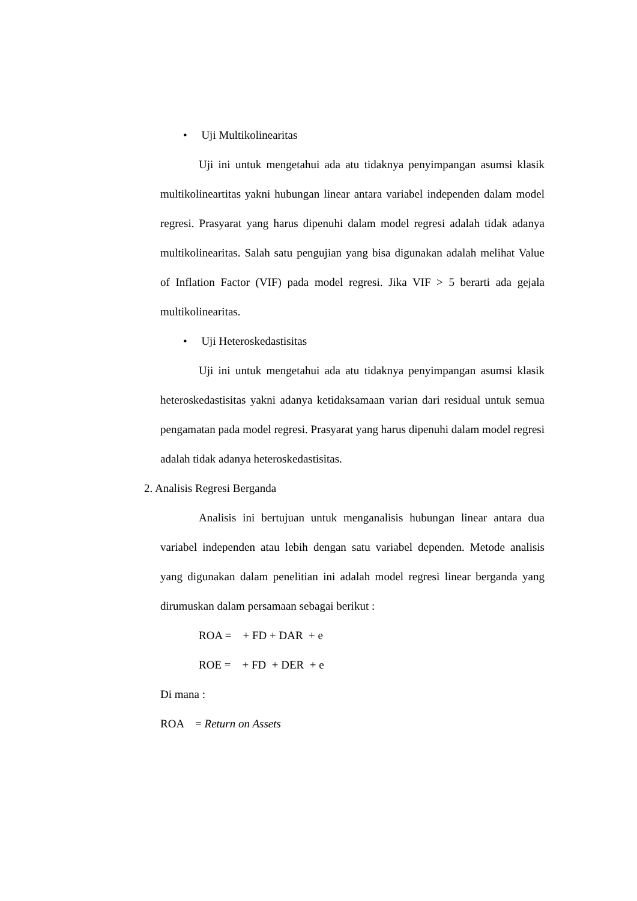• Uji Multikolinearitas
Uji ini untuk mengetahui ada atu tidaknya penyimpangan asumsi klasik multikolineartitas yakni hubungan linear antara variabel independen dalam model regresi. Prasyarat yang harus dipenuhi dalam model regresi adalah tidak adanya multikolinearitas. Salah satu pengujian yang bisa digunakan adalah melihat Value of Inflation Factor (VIF) pada model regresi. Jika VIF > 5 berarti ada gejala multikolinearitas.
• Uji Heteroskedastisitas
Uji ini untuk mengetahui ada atu tidaknya penyimpangan asumsi klasik heteroskedastisitas yakni adanya ketidaksamaan varian dari residual untuk semua pengamatan pada model regresi. Prasyarat yang harus dipenuhi dalam model regresi adalah tidak adanya heteroskedastisitas.
2. Analisis Regresi Berganda
Analisis ini bertujuan untuk menganalisis hubungan linear antara dua variabel independen atau lebih dengan satu variabel dependen. Metode analisis yang digunakan dalam penelitian ini adalah model regresi linear berganda yang dirumuskan dalam persamaan sebagai berikut :
ROA = + FD + DAR + e
ROE = + FD + DER + e
Di mana :
ROA = Return on Assets